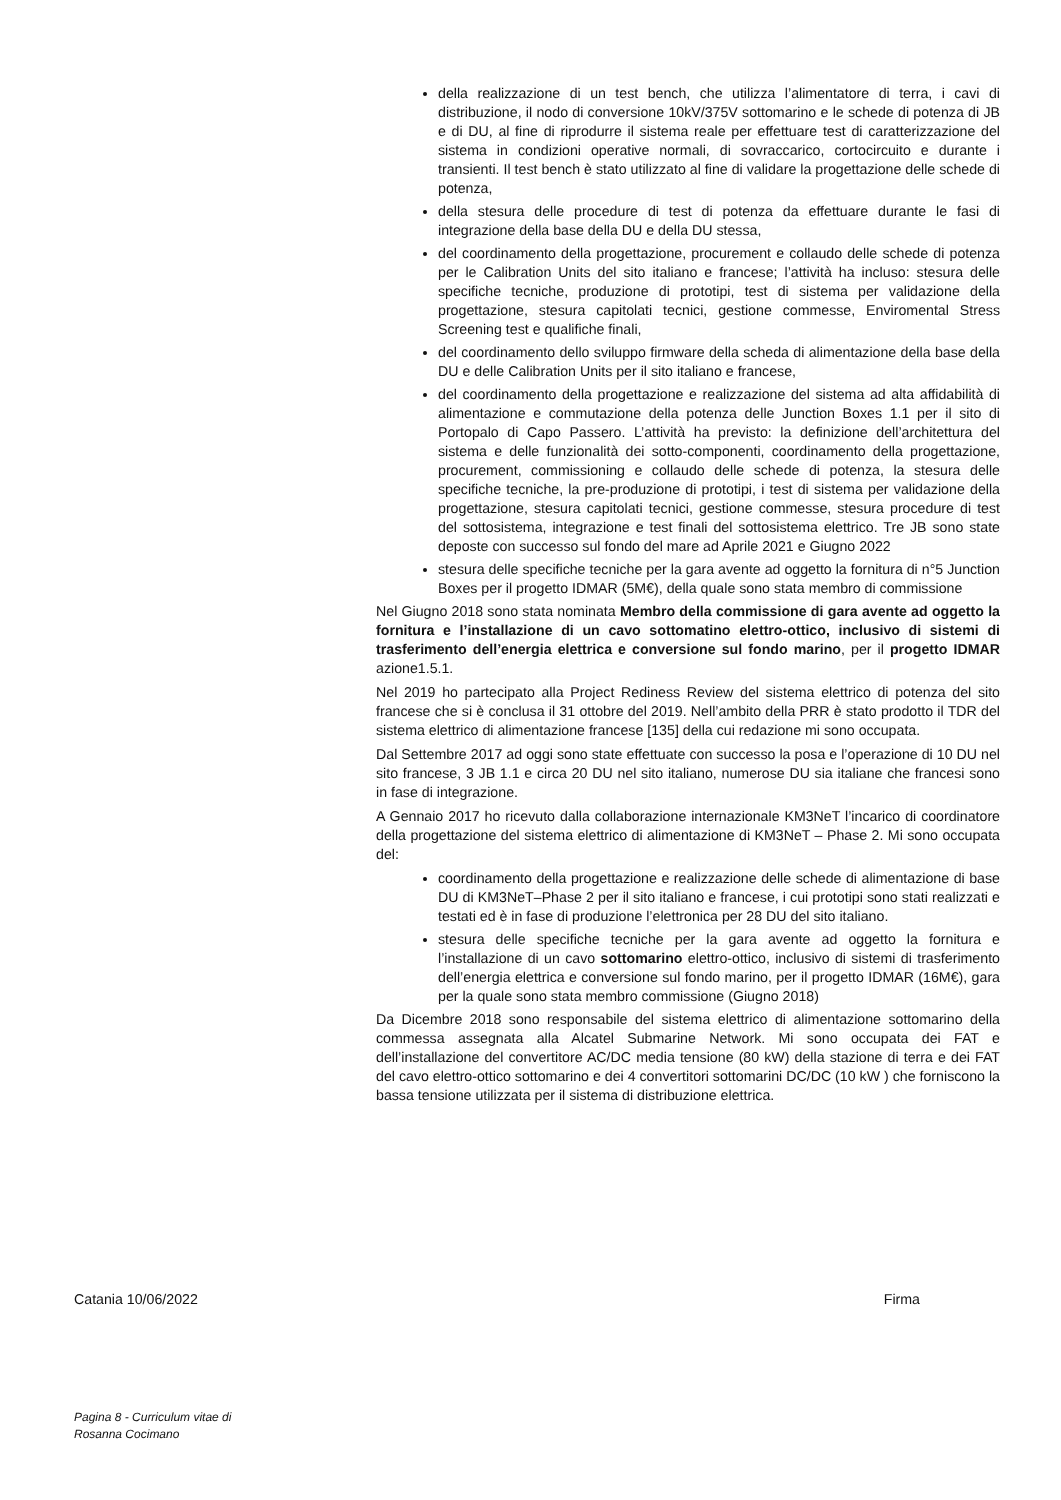della realizzazione di un test bench, che utilizza l’alimentatore di terra, i cavi di distribuzione, il nodo di conversione 10kV/375V sottomarino e le schede di potenza di JB e di DU, al fine di riprodurre il sistema reale per effettuare test di caratterizzazione del sistema in condizioni operative normali, di sovraccarico, cortocircuito e durante i transienti. Il test bench è stato utilizzato al fine di validare la progettazione delle schede di potenza,
della stesura delle procedure di test di potenza da effettuare durante le fasi di integrazione della base della DU e della DU stessa,
del coordinamento della progettazione, procurement e collaudo delle schede di potenza per le Calibration Units del sito italiano e francese; l’attività ha incluso: stesura delle specifiche tecniche, produzione di prototipi, test di sistema per validazione della progettazione, stesura capitolati tecnici, gestione commesse, Enviromental Stress Screening test e qualifiche finali,
del coordinamento dello sviluppo firmware della scheda di alimentazione della base della DU e delle Calibration Units per il sito italiano e francese,
del coordinamento della progettazione e realizzazione del sistema ad alta affidabilità di alimentazione e commutazione della potenza delle Junction Boxes 1.1 per il sito di Portopalo di Capo Passero. L’attività ha previsto: la definizione dell’architettura del sistema e delle funzionalità dei sotto-componenti, coordinamento della progettazione, procurement, commissioning e collaudo delle schede di potenza, la stesura delle specifiche tecniche, la pre-produzione di prototipi, i test di sistema per validazione della progettazione, stesura capitolati tecnici, gestione commesse, stesura procedure di test del sottosistema, integrazione e test finali del sottosistema elettrico. Tre JB sono state deposte con successo sul fondo del mare ad Aprile 2021 e Giugno 2022
stesura delle specifiche tecniche per la gara avente ad oggetto la fornitura di n°5 Junction Boxes per il progetto IDMAR (5M€), della quale sono stata membro di commissione
Nel Giugno 2018 sono stata nominata Membro della commissione di gara avente ad oggetto la fornitura e l’installazione di un cavo sottomatino elettro-ottico, inclusivo di sistemi di trasferimento dell’energia elettrica e conversione sul fondo marino, per il progetto IDMAR azione1.5.1.
Nel 2019 ho partecipato alla Project Rediness Review del sistema elettrico di potenza del sito francese che si è conclusa il 31 ottobre del 2019. Nell’ambito della PRR è stato prodotto il TDR del sistema elettrico di alimentazione francese [135] della cui redazione mi sono occupata.
Dal Settembre 2017 ad oggi sono state effettuate con successo la posa e l’operazione di 10 DU nel sito francese, 3 JB 1.1 e circa 20 DU nel sito italiano, numerose DU sia italiane che francesi sono in fase di integrazione.
A Gennaio 2017 ho ricevuto dalla collaborazione internazionale KM3NeT l’incarico di coordinatore della progettazione del sistema elettrico di alimentazione di KM3NeT – Phase 2. Mi sono occupata del:
coordinamento della progettazione e realizzazione delle schede di alimentazione di base DU di KM3NeT–Phase 2 per il sito italiano e francese, i cui prototipi sono stati realizzati e testati ed è in fase di produzione l’elettronica per 28 DU del sito italiano.
stesura delle specifiche tecniche per la gara avente ad oggetto la fornitura e l’installazione di un cavo sottomarino elettro-ottico, inclusivo di sistemi di trasferimento dell’energia elettrica e conversione sul fondo marino, per il progetto IDMAR (16M€), gara per la quale sono stata membro commissione (Giugno 2018)
Da Dicembre 2018 sono responsabile del sistema elettrico di alimentazione sottomarino della commessa assegnata alla Alcatel Submarine Network. Mi sono occupata dei FAT e dell’installazione del convertitore AC/DC media tensione (80 kW) della stazione di terra e dei FAT del cavo elettro-ottico sottomarino e dei 4 convertitori sottomarini DC/DC (10 kW ) che forniscono la bassa tensione utilizzata per il sistema di distribuzione elettrica.
Catania 10/06/2022 Firma
Pagina 8 - Curriculum vitae di
Rosanna Cocimano